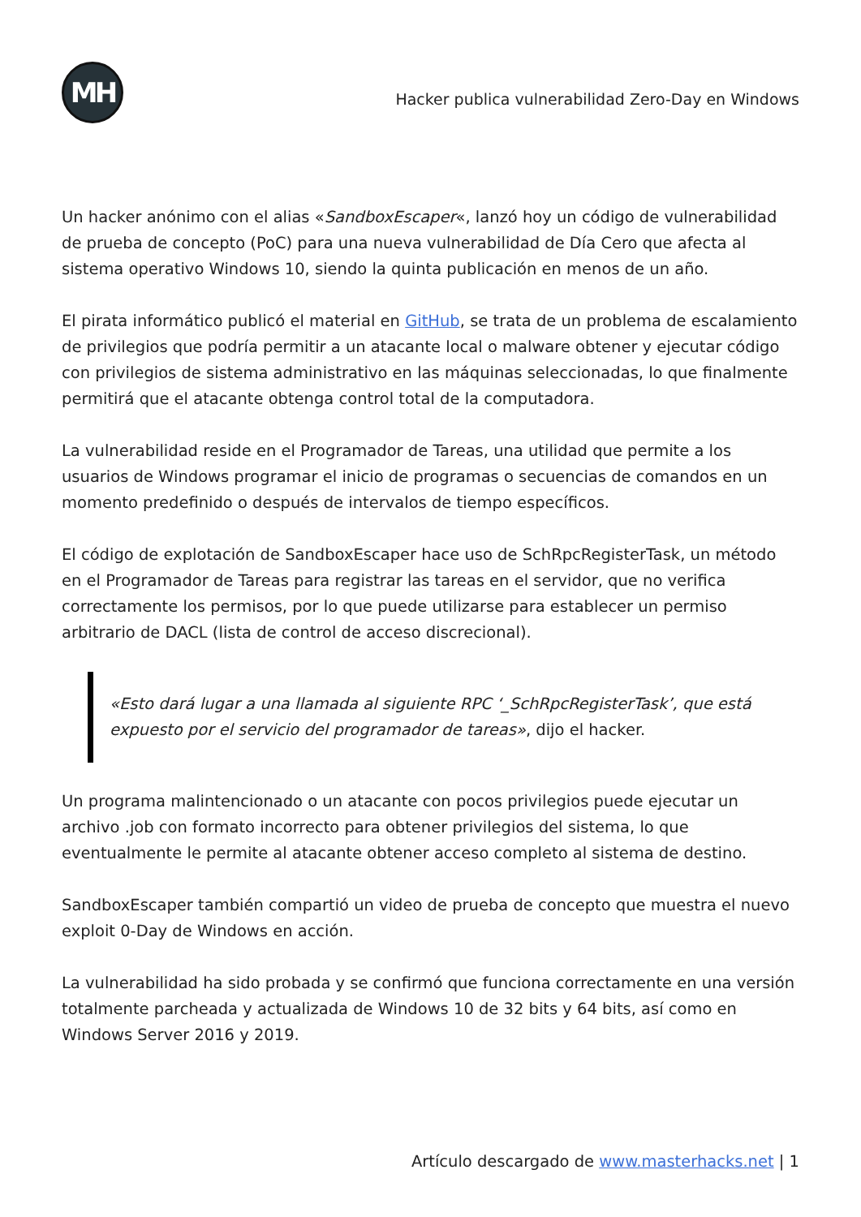MH
Hacker publica vulnerabilidad Zero-Day en Windows
Un hacker anónimo con el alias «SandboxEscaper«, lanzó hoy un código de vulnerabilidad de prueba de concepto (PoC) para una nueva vulnerabilidad de Día Cero que afecta al sistema operativo Windows 10, siendo la quinta publicación en menos de un año.
El pirata informático publicó el material en GitHub, se trata de un problema de escalamiento de privilegios que podría permitir a un atacante local o malware obtener y ejecutar código con privilegios de sistema administrativo en las máquinas seleccionadas, lo que finalmente permitirá que el atacante obtenga control total de la computadora.
La vulnerabilidad reside en el Programador de Tareas, una utilidad que permite a los usuarios de Windows programar el inicio de programas o secuencias de comandos en un momento predefinido o después de intervalos de tiempo específicos.
El código de explotación de SandboxEscaper hace uso de SchRpcRegisterTask, un método en el Programador de Tareas para registrar las tareas en el servidor, que no verifica correctamente los permisos, por lo que puede utilizarse para establecer un permiso arbitrario de DACL (lista de control de acceso discrecional).
«Esto dará lugar a una llamada al siguiente RPC ‘_SchRpcRegisterTask’, que está expuesto por el servicio del programador de tareas», dijo el hacker.
Un programa malintencionado o un atacante con pocos privilegios puede ejecutar un archivo .job con formato incorrecto para obtener privilegios del sistema, lo que eventualmente le permite al atacante obtener acceso completo al sistema de destino.
SandboxEscaper también compartió un video de prueba de concepto que muestra el nuevo exploit 0-Day de Windows en acción.
La vulnerabilidad ha sido probada y se confirmó que funciona correctamente en una versión totalmente parcheada y actualizada de Windows 10 de 32 bits y 64 bits, así como en Windows Server 2016 y 2019.
Artículo descargado de www.masterhacks.net | 1